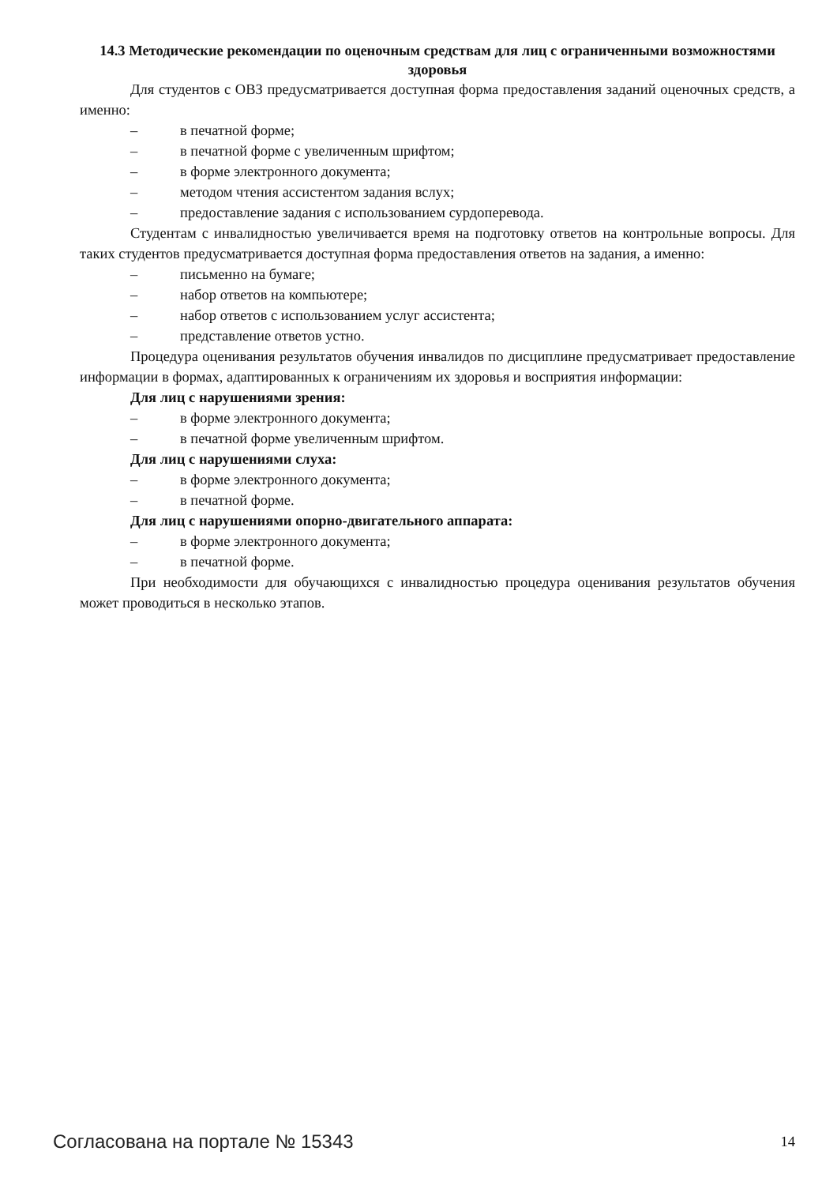14.3 Методические рекомендации по оценочным средствам для лиц с ограниченными возможностями здоровья
Для студентов с ОВЗ предусматривается доступная форма предоставления заданий оценочных средств, а именно:
– в печатной форме;
– в печатной форме с увеличенным шрифтом;
– в форме электронного документа;
– методом чтения ассистентом задания вслух;
– предоставление задания с использованием сурдоперевода.
Студентам с инвалидностью увеличивается время на подготовку ответов на контрольные вопросы. Для таких студентов предусматривается доступная форма предоставления ответов на задания, а именно:
– письменно на бумаге;
– набор ответов на компьютере;
– набор ответов с использованием услуг ассистента;
– представление ответов устно.
Процедура оценивания результатов обучения инвалидов по дисциплине предусматривает предоставление информации в формах, адаптированных к ограничениям их здоровья и восприятия информации:
Для лиц с нарушениями зрения:
– в форме электронного документа;
– в печатной форме увеличенным шрифтом.
Для лиц с нарушениями слуха:
– в форме электронного документа;
– в печатной форме.
Для лиц с нарушениями опорно-двигательного аппарата:
– в форме электронного документа;
– в печатной форме.
При необходимости для обучающихся с инвалидностью процедура оценивания результатов обучения может проводиться в несколько этапов.
Согласована на портале № 15343 14